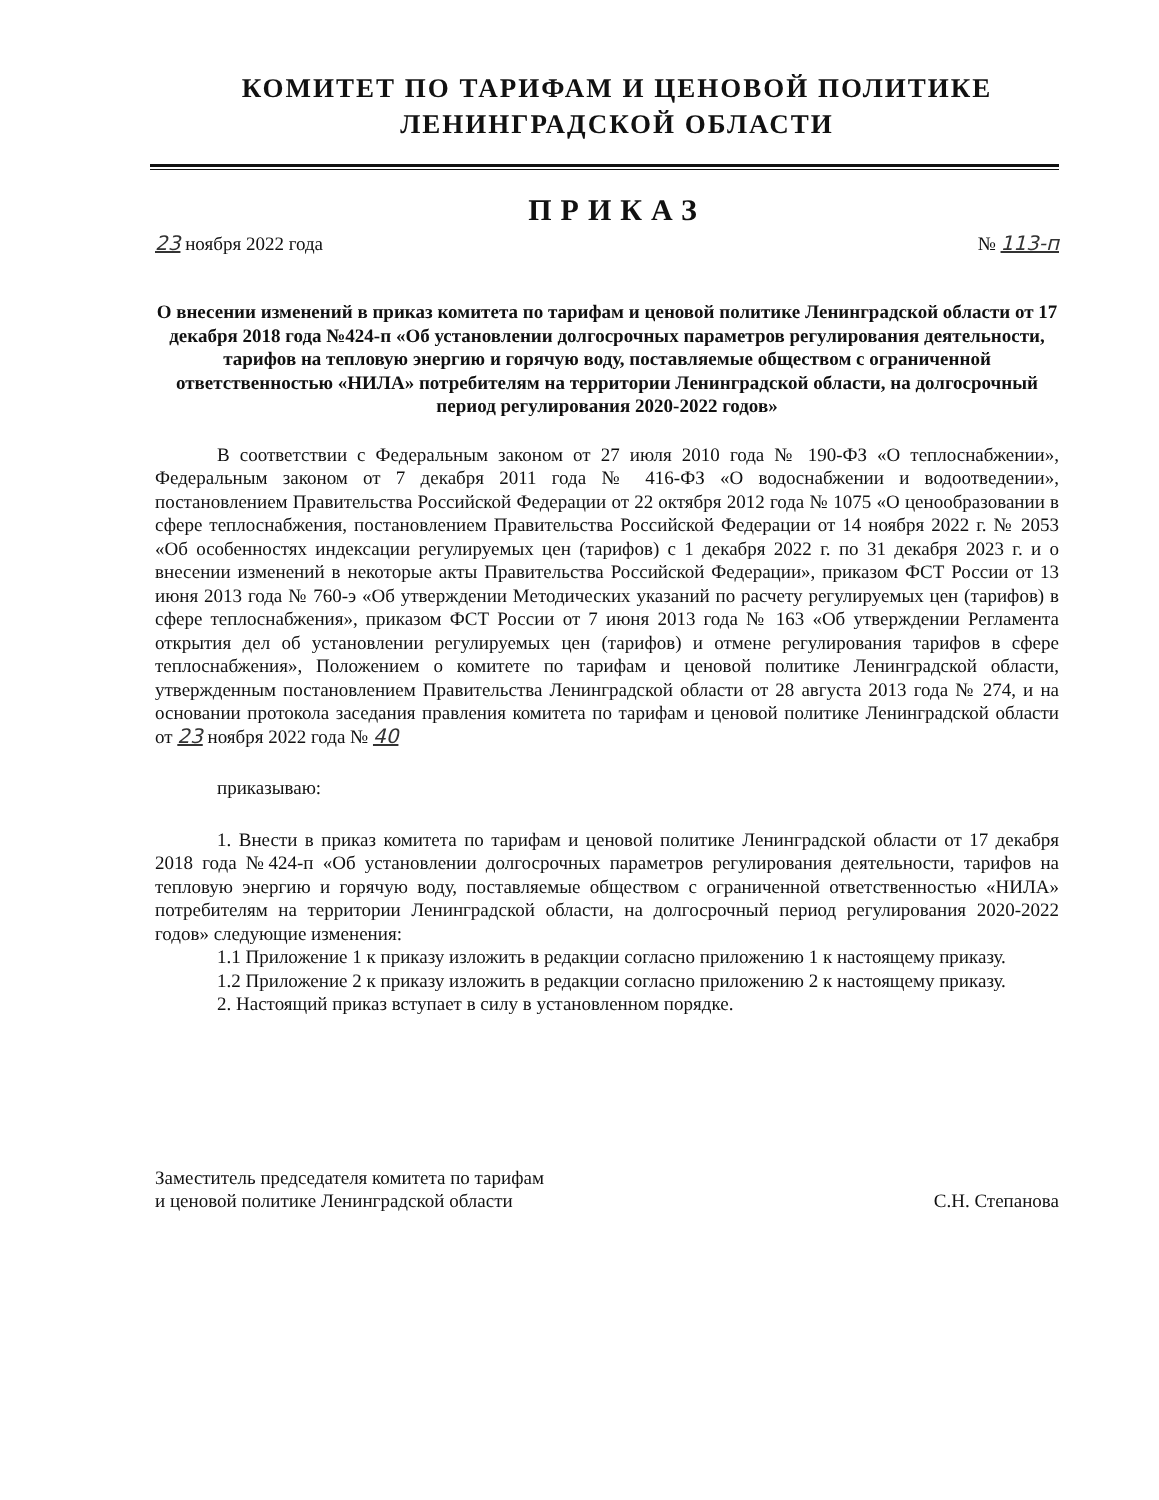КОМИТЕТ ПО ТАРИФАМ И ЦЕНОВОЙ ПОЛИТИКЕ
ЛЕНИНГРАДСКОЙ ОБЛАСТИ
ПРИКАЗ
23 ноября 2022 года № 113-п
О внесении изменений в приказ комитета по тарифам и ценовой политике Ленинградской области от 17 декабря 2018 года №424-п «Об установлении долгосрочных параметров регулирования деятельности, тарифов на тепловую энергию и горячую воду, поставляемые обществом с ограниченной ответственностью «НИЛА» потребителям на территории Ленинградской области, на долгосрочный период регулирования 2020-2022 годов»
В соответствии с Федеральным законом от 27 июля 2010 года № 190-ФЗ «О теплоснабжении», Федеральным законом от 7 декабря 2011 года № 416-ФЗ «О водоснабжении и водоотведении», постановлением Правительства Российской Федерации от 22 октября 2012 года № 1075 «О ценообразовании в сфере теплоснабжения, постановлением Правительства Российской Федерации от 14 ноября 2022 г. № 2053 «Об особенностях индексации регулируемых цен (тарифов) с 1 декабря 2022 г. по 31 декабря 2023 г. и о внесении изменений в некоторые акты Правительства Российской Федерации», приказом ФСТ России от 13 июня 2013 года № 760-э «Об утверждении Методических указаний по расчету регулируемых цен (тарифов) в сфере теплоснабжения», приказом ФСТ России от 7 июня 2013 года № 163 «Об утверждении Регламента открытия дел об установлении регулируемых цен (тарифов) и отмене регулирования тарифов в сфере теплоснабжения», Положением о комитете по тарифам и ценовой политике Ленинградской области, утвержденным постановлением Правительства Ленинградской области от 28 августа 2013 года № 274, и на основании протокола заседания правления комитета по тарифам и ценовой политике Ленинградской области от 23 ноября 2022 года № 40
приказываю:
1. Внести в приказ комитета по тарифам и ценовой политике Ленинградской области от 17 декабря 2018 года №424-п «Об установлении долгосрочных параметров регулирования деятельности, тарифов на тепловую энергию и горячую воду, поставляемые обществом с ограниченной ответственностью «НИЛА» потребителям на территории Ленинградской области, на долгосрочный период регулирования 2020-2022 годов» следующие изменения:
1.1 Приложение 1 к приказу изложить в редакции согласно приложению 1 к настоящему приказу.
1.2 Приложение 2 к приказу изложить в редакции согласно приложению 2 к настоящему приказу.
2. Настоящий приказ вступает в силу в установленном порядке.
Заместитель председателя комитета по тарифам
и ценовой политике Ленинградской области С.Н. Степанова